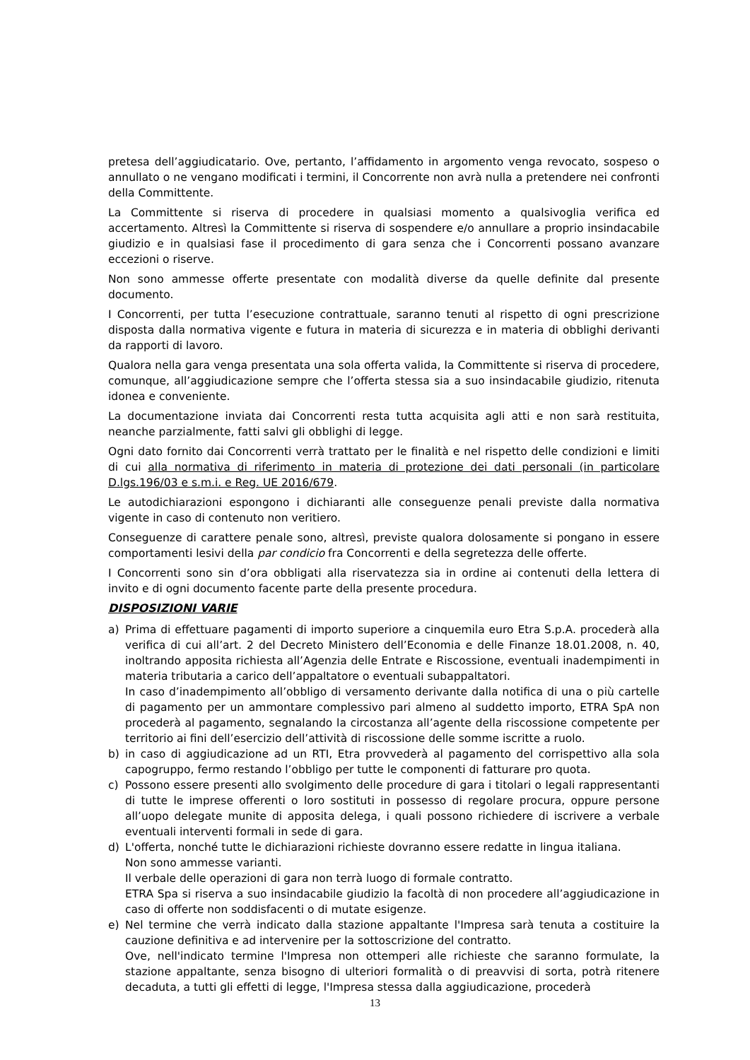pretesa dell’aggiudicatario. Ove, pertanto, l’affidamento in argomento venga revocato, sospeso o annullato o ne vengano modificati i termini, il Concorrente non avrà nulla a pretendere nei confronti della Committente.
La Committente si riserva di procedere in qualsiasi momento a qualsivoglia verifica ed accertamento. Altresì la Committente si riserva di sospendere e/o annullare a proprio insindacabile giudizio e in qualsiasi fase il procedimento di gara senza che i Concorrenti possano avanzare eccezioni o riserve.
Non sono ammesse offerte presentate con modalità diverse da quelle definite dal presente documento.
I Concorrenti, per tutta l’esecuzione contrattuale, saranno tenuti al rispetto di ogni prescrizione disposta dalla normativa vigente e futura in materia di sicurezza e in materia di obblighi derivanti da rapporti di lavoro.
Qualora nella gara venga presentata una sola offerta valida, la Committente si riserva di procedere, comunque, all’aggiudicazione sempre che l’offerta stessa sia a suo insindacabile giudizio, ritenuta idonea e conveniente.
La documentazione inviata dai Concorrenti resta tutta acquisita agli atti e non sarà restituita, neanche parzialmente, fatti salvi gli obblighi di legge.
Ogni dato fornito dai Concorrenti verrà trattato per le finalità e nel rispetto delle condizioni e limiti di cui alla normativa di riferimento in materia di protezione dei dati personali (in particolare D.lgs.196/03 e s.m.i. e Reg. UE 2016/679.
Le autodichiarazioni espongono i dichiaranti alle conseguenze penali previste dalla normativa vigente in caso di contenuto non veritiero.
Conseguenze di carattere penale sono, altresì, previste qualora dolosamente si pongano in essere comportamenti lesivi della par condicio fra Concorrenti e della segretezza delle offerte.
I Concorrenti sono sin d’ora obbligati alla riservatezza sia in ordine ai contenuti della lettera di invito e di ogni documento facente parte della presente procedura.
DISPOSIZIONI VARIE
a) Prima di effettuare pagamenti di importo superiore a cinquemila euro Etra S.p.A. procederà alla verifica di cui all’art. 2 del Decreto Ministero dell’Economia e delle Finanze 18.01.2008, n. 40, inoltrando apposita richiesta all’Agenzia delle Entrate e Riscossione, eventuali inadempimenti in materia tributaria a carico dell’appaltatore o eventuali subappaltatori.
In caso d’inadempimento all’obbligo di versamento derivante dalla notifica di una o più cartelle di pagamento per un ammontare complessivo pari almeno al suddetto importo, ETRA SpA non procederà al pagamento, segnalando la circostanza all’agente della riscossione competente per territorio ai fini dell’esercizio dell’attività di riscossione delle somme iscritte a ruolo.
b) in caso di aggiudicazione ad un RTI, Etra provvederà al pagamento del corrispettivo alla sola capogruppo, fermo restando l’obbligo per tutte le componenti di fatturare pro quota.
c) Possono essere presenti allo svolgimento delle procedure di gara i titolari o legali rappresentanti di tutte le imprese offerenti o loro sostituti in possesso di regolare procura, oppure persone all’uopo delegate munite di apposita delega, i quali possono richiedere di iscrivere a verbale eventuali interventi formali in sede di gara.
d) L'offerta, nonché tutte le dichiarazioni richieste dovranno essere redatte in lingua italiana.
Non sono ammesse varianti.
Il verbale delle operazioni di gara non terrà luogo di formale contratto.
ETRA Spa si riserva a suo insindacabile giudizio la facoltà di non procedere all’aggiudicazione in caso di offerte non soddisfacenti o di mutate esigenze.
e) Nel termine che verrà indicato dalla stazione appaltante l'Impresa sarà tenuta a costituire la cauzione definitiva e ad intervenire per la sottoscrizione del contratto.
Ove, nell'indicato termine l'Impresa non ottemperi alle richieste che saranno formulate, la stazione appaltante, senza bisogno di ulteriori formalità o di preavvisi di sorta, potrà ritenere decaduta, a tutti gli effetti di legge, l'Impresa stessa dalla aggiudicazione, procederà
13